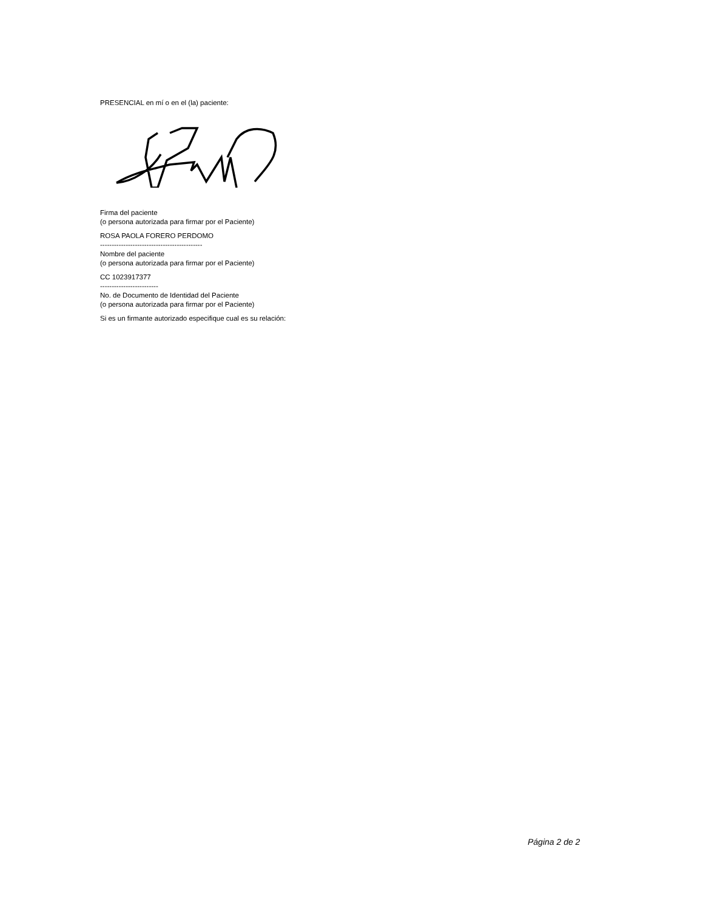PRESENCIAL en mí o en el (la) paciente:
Firma del paciente
(o persona autorizada para firmar por el Paciente)
ROSA PAOLA FORERO PERDOMO
--------------------------------------------
Nombre del paciente
(o persona autorizada para firmar por el Paciente)
CC 1023917377
-------------------------
No. de Documento de Identidad del Paciente
(o persona autorizada para firmar por el Paciente)
Si es un firmante autorizado especifique cual es su relación:
Página 2 de 2